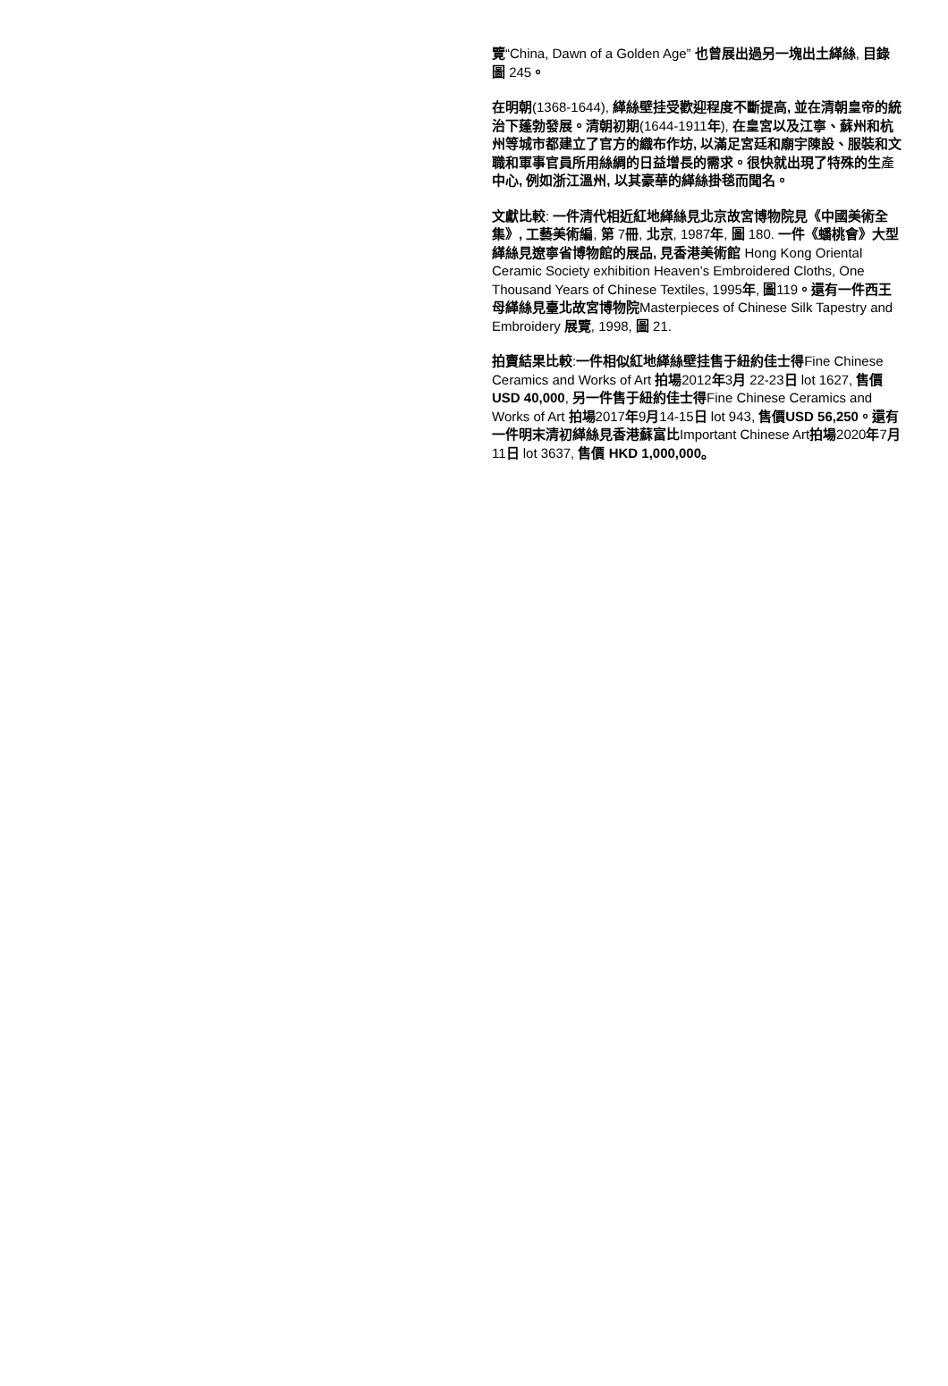覽“China, Dawn of a Golden Age” 也曾展出過另一塊出土緙絲, 目錄圖 245。
在明朝(1368-1644), 緙絲壁挂受歡迎程度不斷提高, 並在清朝皇帝的統治下蓬勃發展。清朝初期(1644-1911年), 在皇宮以及江寧、蘇州和杭州等城市都建立了官方的織布作坊, 以滿足宮廷和廟宇陳設、服裝和文職和軍事官員所用絲綢的日益增長的需求。很快就出現了特殊的生產中心, 例如浙江溫州, 以其豪華的緙絲掛毯而聞名。
文獻比較: 一件清代相近紅地緙絲見北京故宮博物院見《中國美術全集》, 工藝美術編, 第 7冊, 北京, 1987年, 圖 180. 一件《蟠桃會》大型緙絲見遼寧省博物館的展品, 見香港美術館 Hong Kong Oriental Ceramic Society exhibition Heaven’s Embroidered Cloths, One Thousand Years of Chinese Textiles, 1995年, 圖119。還有一件西王母緙絲見臺北故宮博物院Masterpieces of Chinese Silk Tapestry and Embroidery 展覽, 1998, 圖 21.
拍賣結果比較:一件相似紅地緙絲壁挂售于紐約佳士得Fine Chinese Ceramics and Works of Art 拍場2012年3月 22-23日 lot 1627, 售價USD 40,000, 另一件售于紐約佳士得Fine Chinese Ceramics and Works of Art 拍場2017年9月14-15日 lot 943, 售價USD 56,250。還有一件明末清初緙絲見香港蘇富比Important Chinese Art拍場2020年7月11日 lot 3637, 售價 HKD 1,000,000。